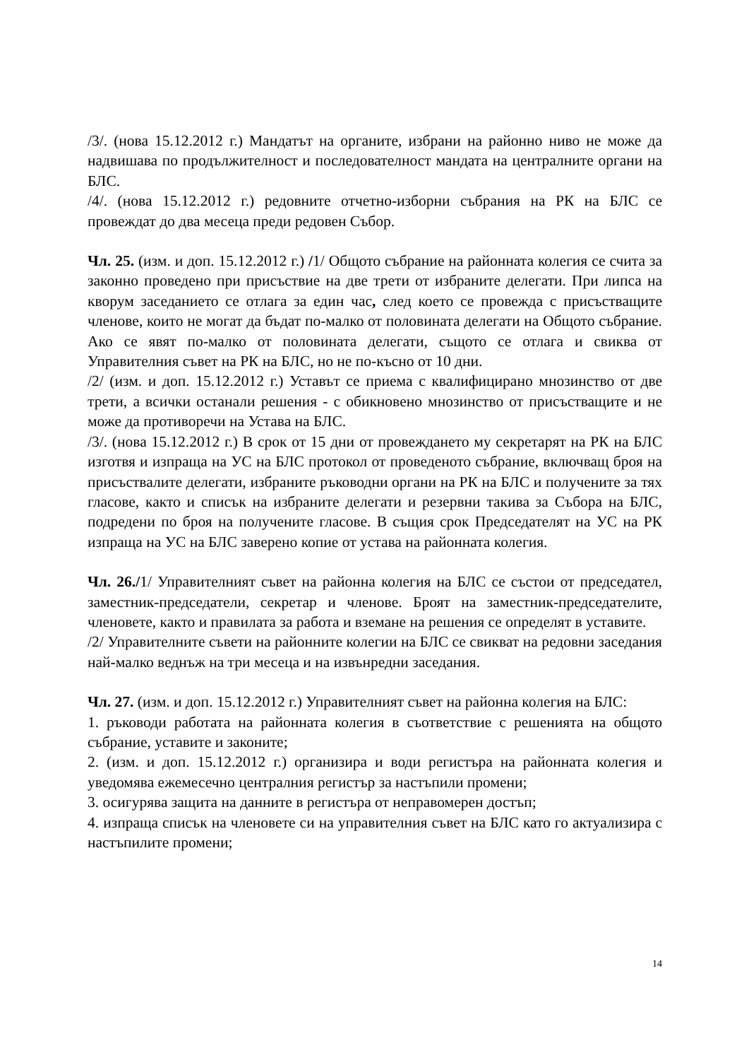/3/. (нова 15.12.2012 г.) Мандатът на органите, избрани на районно ниво не може да надвишава по продължителност и последователност мандата на централните органи на БЛС.
/4/. (нова 15.12.2012 г.) редовните отчетно-изборни събрания на РК на БЛС се провеждат до два месеца преди редовен Събор.
Чл. 25. (изм. и доп. 15.12.2012 г.) /1/ Общото събрание на районната колегия се счита за законно проведено при присъствие на две трети от избраните делегати. При липса на кворум заседанието се отлага за един час, след което се провежда с присъстващите членове, които не могат да бъдат по-малко от половината делегати на Общото събрание. Ако се явят по-малко от половината делегати, същото се отлага и свиква от Управителния съвет на РК на БЛС, но не по-късно от 10 дни.
/2/ (изм. и доп. 15.12.2012 г.) Уставът се приема с квалифицирано мнозинство от две трети, а всички останали решения - с обикновено мнозинство от присъстващите и не може да противоречи на Устава на БЛС.
/3/. (нова 15.12.2012 г.) В срок от 15 дни от провеждането му секретарят на РК на БЛС изготвя и изпраща на УС на БЛС протокол от проведеното събрание, включващ броя на присъствалите делегати, избраните ръководни органи на РК на БЛС и получените за тях гласове, както и списък на избраните делегати и резервни такива за Събора на БЛС, подредени по броя на получените гласове. В същия срок Председателят на УС на РК изпраща на УС на БЛС заверено копие от устава на районната колегия.
Чл. 26./1/ Управителният съвет на районна колегия на БЛС се състои от председател, заместник-председатели, секретар и членове. Броят на заместник-председателите, членовете, както и правилата за работа и вземане на решения се определят в уставите.
/2/ Управителните съвети на районните колегии на БЛС се свикват на редовни заседания най-малко веднъж на три месеца и на извънредни заседания.
Чл. 27. (изм. и доп. 15.12.2012 г.) Управителният съвет на районна колегия на БЛС:
1. ръководи работата на районната колегия в съответствие с решенията на общото събрание, уставите и законите;
2. (изм. и доп. 15.12.2012 г.) организира и води регистъра на районната колегия и уведомява ежемесечно централния регистър за настъпили промени;
3. осигурява защита на данните в регистъра от неправомерен достъп;
4. изпраща списък на членовете си на управителния съвет на БЛС като го актуализира с настъпилите промени;
14